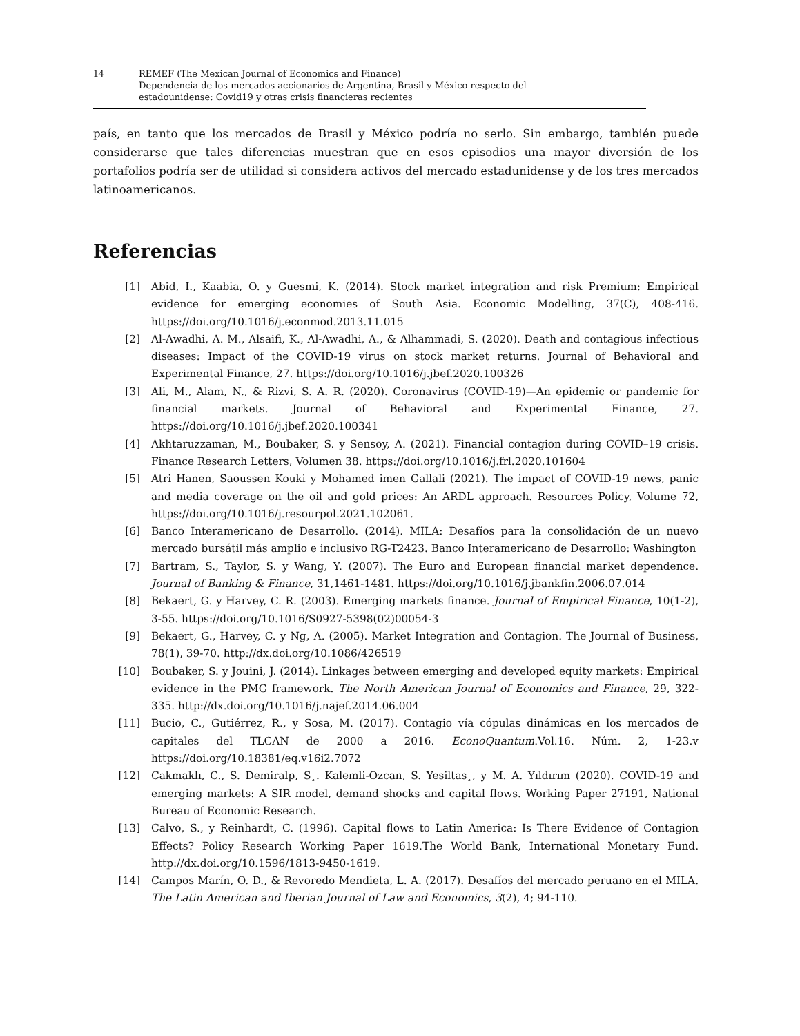14
REMEF (The Mexican Journal of Economics and Finance)
Dependencia de los mercados accionarios de Argentina, Brasil y México respecto del
estadounidense: Covid19 y otras crisis financieras recientes
país, en tanto que los mercados de Brasil y México podría no serlo. Sin embargo, también puede considerarse que tales diferencias muestran que en esos episodios una mayor diversión de los portafolios podría ser de utilidad si considera activos del mercado estadunidense y de los tres mercados latinoamericanos.
Referencias
[1] Abid, I., Kaabia, O. y Guesmi, K. (2014). Stock market integration and risk Premium: Empirical evidence for emerging economies of South Asia. Economic Modelling, 37(C), 408-416. https://doi.org/10.1016/j.econmod.2013.11.015
[2] Al-Awadhi, A. M., Alsaifi, K., Al-Awadhi, A., & Alhammadi, S. (2020). Death and contagious infectious diseases: Impact of the COVID-19 virus on stock market returns. Journal of Behavioral and Experimental Finance, 27. https://doi.org/10.1016/j.jbef.2020.100326
[3] Ali, M., Alam, N., & Rizvi, S. A. R. (2020). Coronavirus (COVID-19)—An epidemic or pandemic for financial markets. Journal of Behavioral and Experimental Finance, 27. https://doi.org/10.1016/j.jbef.2020.100341
[4] Akhtaruzzaman, M., Boubaker, S. y Sensoy, A. (2021). Financial contagion during COVID–19 crisis. Finance Research Letters, Volumen 38. https://doi.org/10.1016/j.frl.2020.101604
[5] Atri Hanen, Saoussen Kouki y Mohamed imen Gallali (2021). The impact of COVID-19 news, panic and media coverage on the oil and gold prices: An ARDL approach. Resources Policy, Volume 72, https://doi.org/10.1016/j.resourpol.2021.102061.
[6] Banco Interamericano de Desarrollo. (2014). MILA: Desafíos para la consolidación de un nuevo mercado bursátil más amplio e inclusivo RG-T2423. Banco Interamericano de Desarrollo: Washington
[7] Bartram, S., Taylor, S. y Wang, Y. (2007). The Euro and European financial market dependence. Journal of Banking & Finance, 31,1461-1481. https://doi.org/10.1016/j.jbankfin.2006.07.014
[8] Bekaert, G. y Harvey, C. R. (2003). Emerging markets finance. Journal of Empirical Finance, 10(1-2), 3-55. https://doi.org/10.1016/S0927-5398(02)00054-3
[9] Bekaert, G., Harvey, C. y Ng, A. (2005). Market Integration and Contagion. The Journal of Business, 78(1), 39-70. http://dx.doi.org/10.1086/426519
[10] Boubaker, S. y Jouini, J. (2014). Linkages between emerging and developed equity markets: Empirical evidence in the PMG framework. The North American Journal of Economics and Finance, 29, 322-335. http://dx.doi.org/10.1016/j.najef.2014.06.004
[11] Bucio, C., Gutiérrez, R., y Sosa, M. (2017). Contagio vía cópulas dinámicas en los mercados de capitales del TLCAN de 2000 a 2016. EconoQuantum.Vol.16. Núm. 2, 1-23.v https://doi.org/10.18381/eq.v16i2.7072
[12] Cakmaklı, C., S. Demiralp, S¸. Kalemli-Ozcan, S. Yesiltas¸, y M. A. Yıldırım (2020). COVID-19 and emerging markets: A SIR model, demand shocks and capital flows. Working Paper 27191, National Bureau of Economic Research.
[13] Calvo, S., y Reinhardt, C. (1996). Capital flows to Latin America: Is There Evidence of Contagion Effects? Policy Research Working Paper 1619.The World Bank, International Monetary Fund. http://dx.doi.org/10.1596/1813-9450-1619.
[14] Campos Marín, O. D., & Revoredo Mendieta, L. A. (2017). Desafíos del mercado peruano en el MILA. The Latin American and Iberian Journal of Law and Economics, 3(2), 4; 94-110.